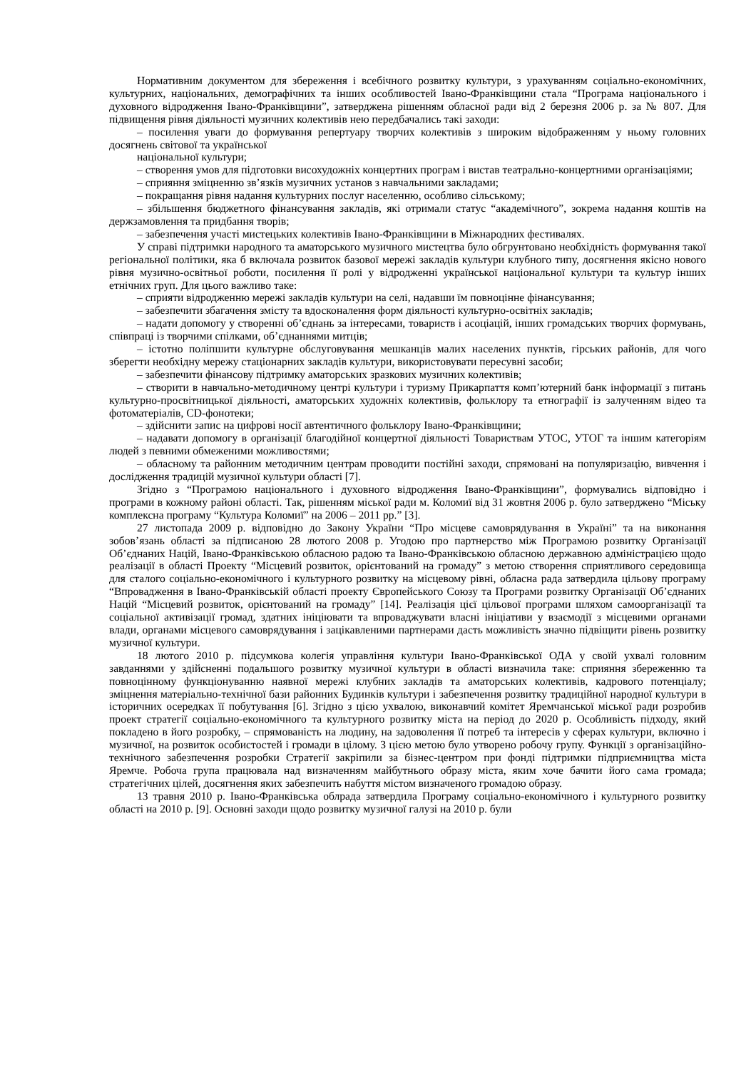Нормативним документом для збереження і всебічного розвитку культури, з урахуванням соціально-економічних, культурних, національних, демографічних та інших особливостей Івано-Франківщини стала “Програма національного і духовного відродження Івано-Франківщини”, затверджена рішенням обласної ради від 2 березня 2006 р. за № 807. Для підвищення рівня діяльності музичних колективів нею передбачались такі заходи:
– посилення уваги до формування репертуару творчих колективів з широким відображенням у ньому головних досягнень світової та української
національної культури;
– створення умов для підготовки висохудожніх концертних програм і вистав театрально-концертними організаціями;
– сприяння зміцненню зв’язків музичних установ з навчальними закладами;
– покращання рівня надання культурних послуг населенню, особливо сільському;
– збільшення бюджетного фінансування закладів, які отримали статус “академічного”, зокрема надання коштів на держзамовлення та придбання творів;
– забезпечення участі мистецьких колективів Івано-Франківщини в Міжнародних фестивалях.
У справі підтримки народного та аматорського музичного мистецтва було обгрунтовано необхідність формування такої регіональної політики, яка б включала розвиток базової мережі закладів культури клубного типу, досягнення якісно нового рівня музично-освітньої роботи, посилення її ролі у відродженні української національної культури та культур інших етнічних груп. Для цього важливо таке:
– сприяти відродженню мережі закладів культури на селі, надавши їм повноцінне фінансування;
– забезпечити збагачення змісту та вдосконалення форм діяльності культурно-освітніх закладів;
– надати допомогу у створенні об’єднань за інтересами, товариств і асоціацій, інших громадських творчих формувань, співпраці із творчими спілками, об’єднаннями митців;
– істотно поліпшити культурне обслуговування мешканців малих населених пунктів, гірських районів, для чого зберегти необхідну мережу стаціонарних закладів культури, використовувати пересувні засоби;
– забезпечити фінансову підтримку аматорських зразкових музичних колективів;
– створити в навчально-методичному центрі культури і туризму Прикарпаття комп’ютерний банк інформації з питань культурно-просвітницької діяльності, аматорських художніх колективів, фольклору та етнографії із залученням відео та фотоматеріалів, CD-фонотеки;
– здійснити запис на цифрові носії автентичного фольклору Івано-Франківщини;
– надавати допомогу в організації благодійної концертної діяльності Товариствам УТОС, УТОГ та іншим категоріям людей з певними обмеженими можливостями;
– обласному та районним методичним центрам проводити постійні заходи, спрямовані на популяризацію, вивчення і дослідження традицій музичної культури області [7].
Згідно з “Програмою національного і духовного відродження Івано-Франківщини”, формувались відповідно і програми в кожному районі області. Так, рішенням міської ради м. Коломиї від 31 жовтня 2006 р. було затверджено “Міську комплексна програму “Культура Коломиї” на 2006 – 2011 рр.” [3].
27 листопада 2009 р. відповідно до Закону України “Про місцеве самоврядування в Україні” та на виконання зобов’язань області за підписаною 28 лютого 2008 р. Угодою про партнерство між Програмою розвитку Організації Об’єднаних Націй, Івано-Франківською обласною радою та Івано-Франківською обласною державною адміністрацією щодо реалізації в області Проекту “Місцевий розвиток, орієнтований на громаду” з метою створення сприятливого середовища для сталого соціально-економічного і культурного розвитку на місцевому рівні, обласна рада затвердила цільову програму “Впровадження в Івано-Франківській області проекту Європейського Союзу та Програми розвитку Організації Об’єднаних Націй “Місцевий розвиток, орієнтований на громаду” [14]. Реалізація цієї цільової програми шляхом самоорганізації та соціальної активізації громад, здатних ініціювати та впроваджувати власні ініціативи у взаємодії з місцевими органами влади, органами місцевого самоврядування і зацікавленими партнерами дасть можливість значно підвіщити рівень розвитку музичної культури.
18 лютого 2010 р. підсумкова колегія управління культури Івано-Франківської ОДА у своїй ухвалі головним завданнями у здійсненні подальшого розвитку музичної культури в області визначила таке: сприяння збереженню та повноцінному функціонуванню наявної мережі клубних закладів та аматорських колективів, кадрового потенціалу; зміцнення матеріально-технічної бази районних Будинків культури і забезпечення розвитку традиційної народної культури в історичних осередках її побутування [6]. Згідно з цією ухвалою, виконавчий комітет Яремчанської міської ради розробив проект стратегії соціально-економічного та культурного розвитку міста на період до 2020 р. Особливість підходу, який покладено в його розробку, – спрямованість на людину, на задоволення її потреб та інтересів у сферах культури, включно і музичної, на розвиток особистостей і громади в цілому. З цією метою було утворено робочу групу. Функції з організаційно-технічного забезпечення розробки Стратегії закріпили за бізнес-центром при фонді підтримки підприємництва міста Яремче. Робоча група працювала над визначенням майбутнього образу міста, яким хоче бачити його сама громада; стратегічних цілей, досягнення яких забезпечить набуття містом визначеного громадою образу.
13 травня 2010 р. Івано-Франківська облрада затвердила Програму соціально-економічного і культурного розвитку області на 2010 р. [9]. Основні заходи щодо розвитку музичної галузі на 2010 р. були